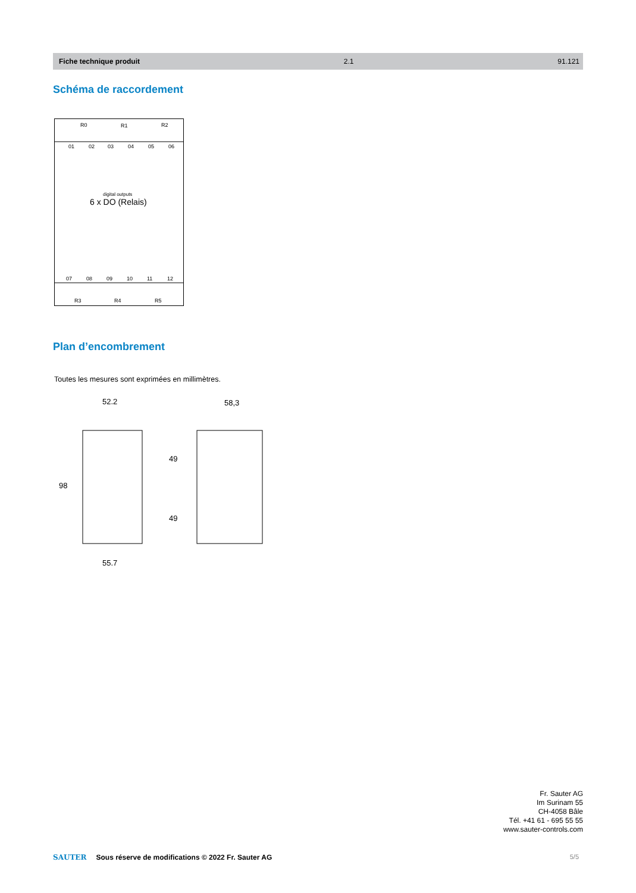Fiche technique produit 2.1 91.121
Schéma de raccordement
R0
R1
R2
01
02
03
04
05
06
digital outputs
6 x DO (Relais)
07
08
09
10
11
12
R3
R4
R5
Plan d’encombrement
Toutes les mesures sont exprimées en millimètres.
52.2
58,3
55.7
98
49
49
Fr. Sauter AG
Im Surinam 55
CH-4058 Bâle
Tél. +41 61 - 695 55 55
www.sauter-controls.com
SAUTER Sous réserve de modifications © 2022 Fr. Sauter AG
5/5